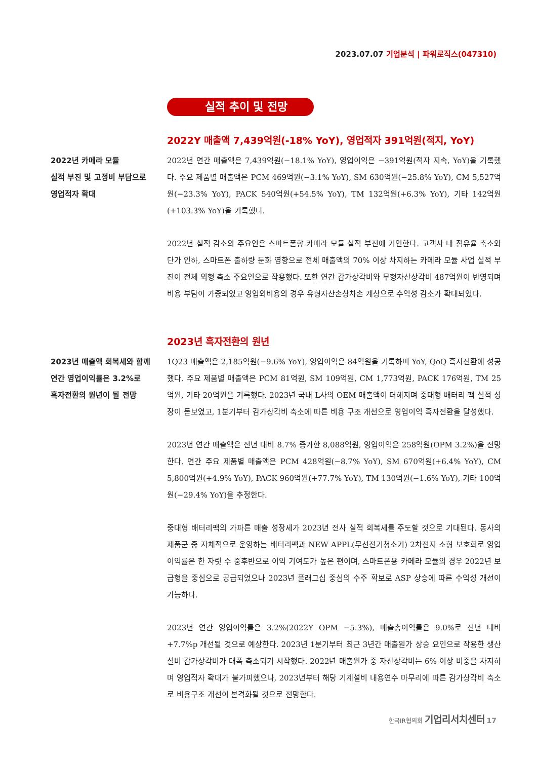2023.07.07 기업분석 | 파워로직스(047310)
실적 추이 및 전망
2022Y 매출액 7,439억원(-18% YoY), 영업적자 391억원(적지, YoY)
2022년 카메라 모듈
실적 부진 및 고정비 부담으로
영업적자 확대
2022년 연간 매출액은 7,439억원(−18.1% YoY), 영업이익은 −391억원(적자 지속, YoY)을 기록했다. 주요 제품별 매출액은 PCM 469억원(−3.1% YoY), SM 630억원(−25.8% YoY), CM 5,527억원(−23.3% YoY), PACK 540억원(+54.5% YoY), TM 132억원(+6.3% YoY), 기타 142억원(+103.3% YoY)을 기록했다.
2022년 실적 감소의 주요인은 스마트폰향 카메라 모듈 실적 부진에 기인한다. 고객사 내 점유율 축소와 단가 인하, 스마트폰 출하량 둔화 영향으로 전체 매출액의 70% 이상 차지하는 카메라 모듈 사업 실적 부진이 전체 외형 축소 주요인으로 작용했다. 또한 연간 감가상각비와 무형자산상각비 487억원이 반영되며 비용 부담이 가중되었고 영업외비용의 경우 유형자산손상차손 계상으로 수익성 감소가 확대되었다.
2023년 흑자전환의 원년
2023년 매출액 회복세와 함께
연간 영업이익률은 3.2%로
흑자전환의 원년이 될 전망
1Q23 매출액은 2,185억원(−9.6% YoY), 영업이익은 84억원을 기록하며 YoY, QoQ 흑자전환에 성공했다. 주요 제품별 매출액은 PCM 81억원, SM 109억원, CM 1,773억원, PACK 176억원, TM 25억원, 기타 20억원을 기록했다. 2023년 국내 L사의 OEM 매출액이 더해지며 중대형 배터리 팩 실적 성장이 돋보였고, 1분기부터 감가상각비 축소에 따른 비용 구조 개선으로 영업이익 흑자전환을 달성했다.
2023년 연간 매출액은 전년 대비 8.7% 증가한 8,088억원, 영업이익은 258억원(OPM 3.2%)을 전망한다. 연간 주요 제품별 매출액은 PCM 428억원(−8.7% YoY), SM 670억원(+6.4% YoY), CM 5,800억원(+4.9% YoY), PACK 960억원(+77.7% YoY), TM 130억원(−1.6% YoY), 기타 100억원(−29.4% YoY)을 추정한다.
중대형 배터리팩의 가파른 매출 성장세가 2023년 전사 실적 회복세를 주도할 것으로 기대된다. 동사의 제품군 중 자체적으로 운영하는 배터리팩과 NEW APPL(무선전기청소기) 2차전지 소형 보호회로 영업이익률은 한 자릿 수 중후반으로 이익 기여도가 높은 편이며, 스마트폰용 카메라 모듈의 경우 2022년 보급형을 중심으로 공급되었으나 2023년 플래그십 중심의 수주 확보로 ASP 상승에 따른 수익성 개선이 가능하다.
2023년 연간 영업이익률은 3.2%(2022Y OPM −5.3%), 매출총이익률은 9.0%로 전년 대비 +7.7%p 개선될 것으로 예상한다. 2023년 1분기부터 최근 3년간 매출원가 상승 요인으로 작용한 생산설비 감가상각비가 대폭 축소되기 시작했다. 2022년 매출원가 중 자산상각비는 6% 이상 비중을 차지하며 영업적자 확대가 불가피했으나, 2023년부터 해당 기계설비 내용연수 마무리에 따른 감가상각비 축소로 비용구조 개선이 본격화될 것으로 전망한다.
한국IR협의회 기업리서치센터 17